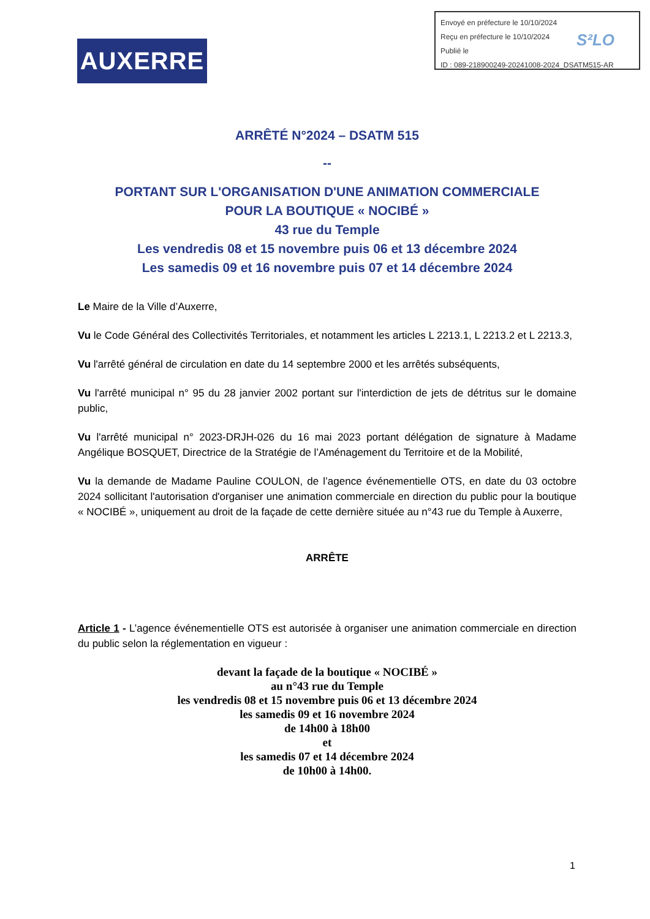Envoyé en préfecture le 10/10/2024
Reçu en préfecture le 10/10/2024
Publié le
ID : 089-218900249-20241008-2024_DSATM515-AR
S²LO
AUXERRE
ARRÊTÉ N°2024 – DSATM 515
--
PORTANT SUR L'ORGANISATION D'UNE ANIMATION COMMERCIALE
POUR LA BOUTIQUE « NOCIBÉ »
43 rue du Temple
Les vendredis 08 et 15 novembre puis 06 et 13 décembre 2024
Les samedis 09 et 16 novembre puis 07 et 14 décembre 2024
Le Maire de la Ville d’Auxerre,
Vu le Code Général des Collectivités Territoriales, et notamment les articles L 2213.1, L 2213.2 et L 2213.3,
Vu l'arrêté général de circulation en date du 14 septembre 2000 et les arrêtés subséquents,
Vu l'arrêté municipal n° 95 du 28 janvier 2002 portant sur l'interdiction de jets de détritus sur le domaine public,
Vu l'arrêté municipal n° 2023-DRJH-026 du 16 mai 2023 portant délégation de signature à Madame Angélique BOSQUET, Directrice de la Stratégie de l’Aménagement du Territoire et de la Mobilité,
Vu la demande de Madame Pauline COULON, de l’agence événementielle OTS, en date du 03 octobre 2024 sollicitant l'autorisation d'organiser une animation commerciale en direction du public pour la boutique « NOCIBÉ », uniquement au droit de la façade de cette dernière située au n°43 rue du Temple à Auxerre,
ARRÊTE
Article 1 - L’agence événementielle OTS est autorisée à organiser une animation commerciale en direction du public selon la réglementation en vigueur :
devant la façade de la boutique « NOCIBÉ »
au n°43 rue du Temple
les vendredis 08 et 15 novembre puis 06 et 13 décembre 2024
les samedis 09 et 16 novembre 2024
de 14h00 à 18h00
et
les samedis 07 et 14 décembre 2024
de 10h00 à 14h00.
1